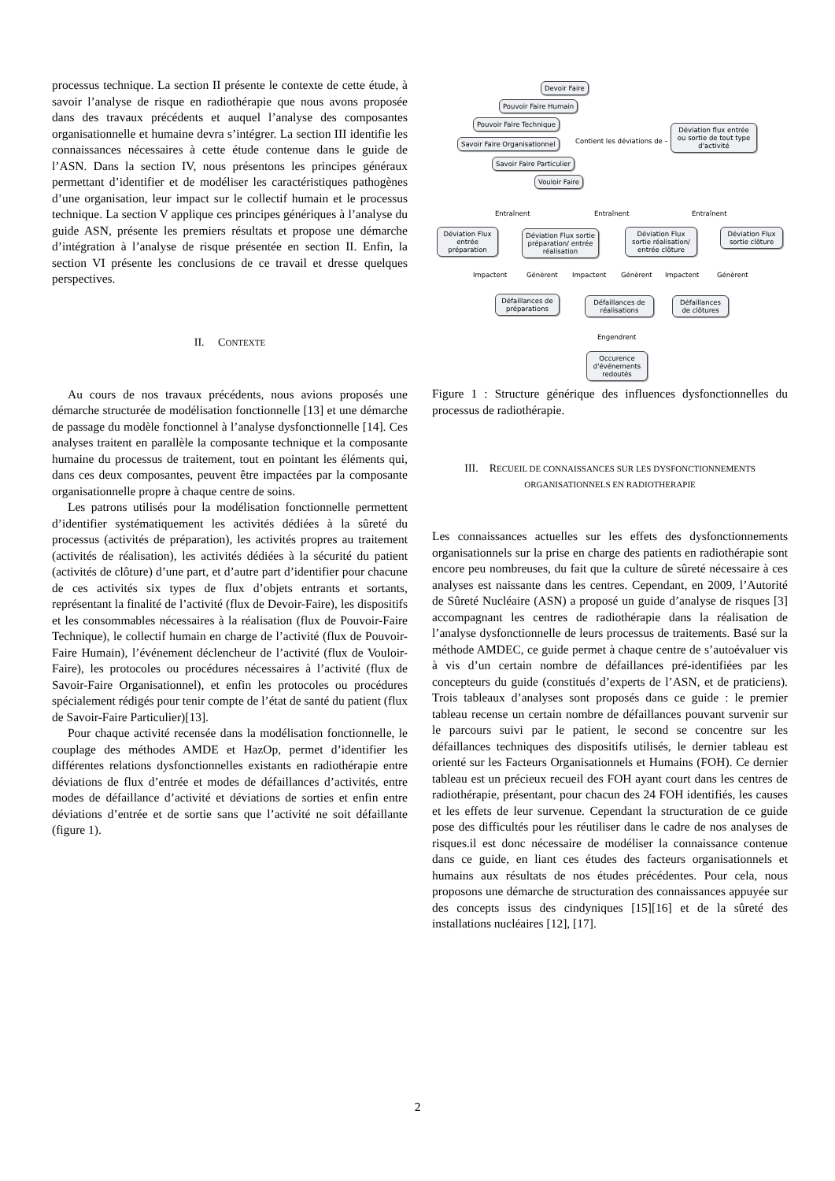processus technique. La section II présente le contexte de cette étude, à savoir l’analyse de risque en radiothérapie que nous avons proposée dans des travaux précédents et auquel l’analyse des composantes organisationnelle et humaine devra s’intégrer. La section III identifie les connaissances nécessaires à cette étude contenue dans le guide de l’ASN. Dans la section IV, nous présentons les principes généraux permettant d’identifier et de modéliser les caractéristiques pathogènes d’une organisation, leur impact sur le collectif humain et le processus technique. La section V applique ces principes génériques à l’analyse du guide ASN, présente les premiers résultats et propose une démarche d’intégration à l’analyse de risque présentée en section II. Enfin, la section VI présente les conclusions de ce travail et dresse quelques perspectives.
II. CONTEXTE
Au cours de nos travaux précédents, nous avions proposés une démarche structurée de modélisation fonctionnelle [13] et une démarche de passage du modèle fonctionnel à l’analyse dysfonctionnelle [14]. Ces analyses traitent en parallèle la composante technique et la composante humaine du processus de traitement, tout en pointant les éléments qui, dans ces deux composantes, peuvent être impactées par la composante organisationnelle propre à chaque centre de soins.
Les patrons utilisés pour la modélisation fonctionnelle permettent d’identifier systématiquement les activités dédiées à la sûreté du processus (activités de préparation), les activités propres au traitement (activités de réalisation), les activités dédiées à la sécurité du patient (activités de clôture) d’une part, et d’autre part d’identifier pour chacune de ces activités six types de flux d’objets entrants et sortants, représentant la finalité de l’activité (flux de Devoir-Faire), les dispositifs et les consommables nécessaires à la réalisation (flux de Pouvoir-Faire Technique), le collectif humain en charge de l’activité (flux de Pouvoir-Faire Humain), l’événement déclencheur de l’activité (flux de Vouloir-Faire), les protocoles ou procédures nécessaires à l’activité (flux de Savoir-Faire Organisationnel), et enfin les protocoles ou procédures spécialement rédigés pour tenir compte de l’état de santé du patient (flux de Savoir-Faire Particulier)[13].
Pour chaque activité recensée dans la modélisation fonctionnelle, le couplage des méthodes AMDE et HazOp, permet d’identifier les différentes relations dysfonctionnelles existants en radiothérapie entre déviations de flux d’entrée et modes de défaillances d’activités, entre modes de défaillance d’activité et déviations de sorties et enfin entre déviations d’entrée et de sortie sans que l’activité ne soit défaillante (figure 1).
Devoir Faire
Pouvoir Faire Humain
Pouvoir Faire Technique
Savoir Faire Organisationnel
Savoir Faire Particulier
Vouloir Faire
Contient les déviations de –
Déviation flux entrée ou sortie de tout type d'activité
Entraînent Entraînent Entraînent
Déviation Flux entrée préparation
Déviation Flux sortie préparation/ entrée réalisation
Déviation Flux sortie réalisation/ entrée clôture
Déviation Flux sortie clôture
Impactent Génèrent Impactent Génèrent Impactent Génèrent
Défaillances de préparations
Défaillances de réalisations
Défaillances de clôtures
Engendrent
Occurence d'événements redoutés
Figure 1 : Structure générique des influences dysfonctionnelles du processus de radiothérapie.
III. RECUEIL DE CONNAISSANCES SUR LES DYSFONCTIONNEMENTS ORGANISATIONNELS EN RADIOTHERAPIE
Les connaissances actuelles sur les effets des dysfonctionnements organisationnels sur la prise en charge des patients en radiothérapie sont encore peu nombreuses, du fait que la culture de sûreté nécessaire à ces analyses est naissante dans les centres. Cependant, en 2009, l’Autorité de Sûreté Nucléaire (ASN) a proposé un guide d’analyse de risques [3] accompagnant les centres de radiothérapie dans la réalisation de l’analyse dysfonctionnelle de leurs processus de traitements. Basé sur la méthode AMDEC, ce guide permet à chaque centre de s’autoévaluer vis à vis d’un certain nombre de défaillances pré-identifiées par les concepteurs du guide (constitués d’experts de l’ASN, et de praticiens). Trois tableaux d’analyses sont proposés dans ce guide : le premier tableau recense un certain nombre de défaillances pouvant survenir sur le parcours suivi par le patient, le second se concentre sur les défaillances techniques des dispositifs utilisés, le dernier tableau est orienté sur les Facteurs Organisationnels et Humains (FOH). Ce dernier tableau est un précieux recueil des FOH ayant court dans les centres de radiothérapie, présentant, pour chacun des 24 FOH identifiés, les causes et les effets de leur survenue. Cependant la structuration de ce guide pose des difficultés pour les réutiliser dans le cadre de nos analyses de risques.il est donc nécessaire de modéliser la connaissance contenue dans ce guide, en liant ces études des facteurs organisationnels et humains aux résultats de nos études précédentes. Pour cela, nous proposons une démarche de structuration des connaissances appuyée sur des concepts issus des cindyniques [15][16] et de la sûreté des installations nucléaires [12], [17].
2